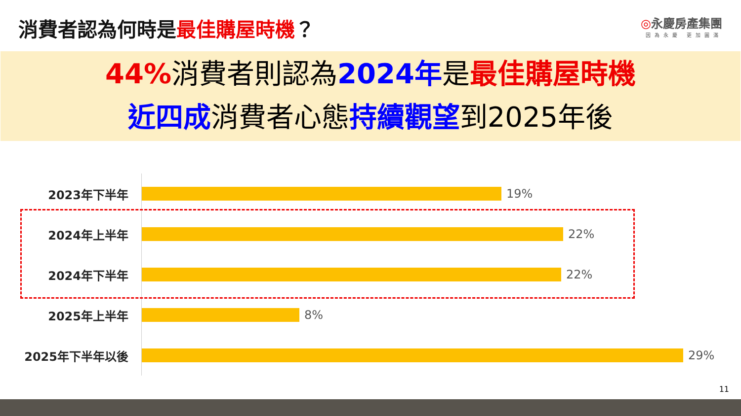消費者認為何時是最佳購屋時機？
◎永慶房產集團
因為永慶 更加圓滿
44% 消費者則認為2024年是最佳購屋時機
近四成消費者心態持續觀望到2025年後
2023年下半年 19%
2024年上半年 22%
2024年下半年 22%
2025年上半年 8%
2025年下半年以後 29%
11